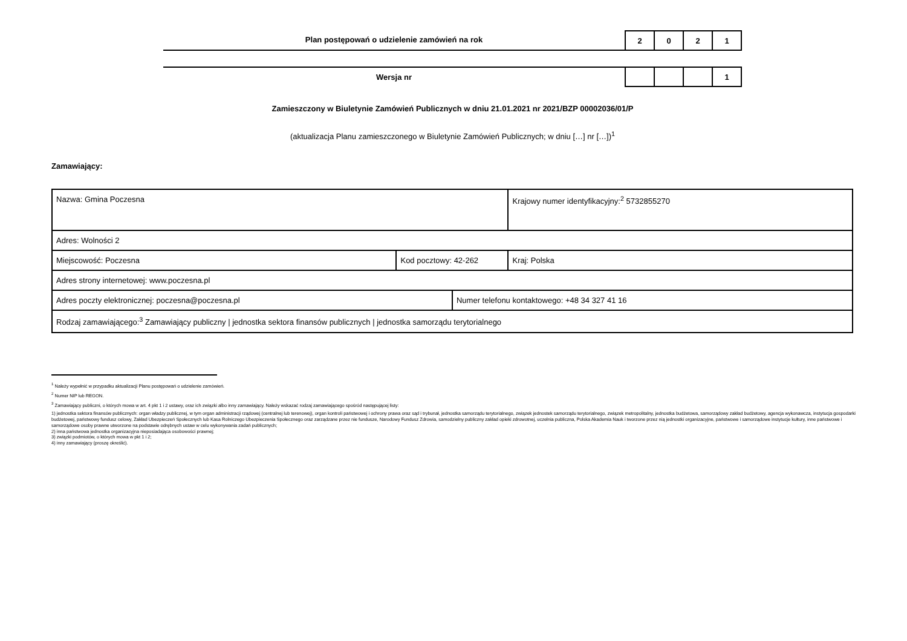Plan postępowań o udzielenie zamówień na rok
| 2 | 0 | 2 | 1 |
Wersja nr
| | | | 1 |
Zamieszczony w Biuletynie Zamówień Publicznych w dniu 21.01.2021 nr 2021/BZP 00002036/01/P
(aktualizacja Planu zamieszczonego w Biuletynie Zamówień Publicznych; w dniu […] nr […])<sup>1</sup>
Zamawiający:
| Nazwa: Gmina Poczesna | | | Krajowy numer identyfikacyjny:<sup>2</sup> 5732855270 |
| Adres: Wolności 2 | | | |
| Miejscowość: Poczesna | Kod pocztowy: 42-262 | | Kraj: Polska |
| Adres strony internetowej: www.poczesna.pl | | | |
| Adres poczty elektronicznej: poczesna@poczesna.pl | | Numer telefonu kontaktowego: +48 34 327 41 16 | |
| Rodzaj zamawiającego:<sup>3</sup> Zamawiający publiczny / jednostka sektora finansów publicznych / jednostka samorządu terytorialnego | | | |
<sup>1</sup> Należy wypełnić w przypadku aktualizacji Planu postępowań o udzielenie zamówień.
<sup>2</sup> Numer NIP lub REGON.
<sup>3</sup> Zamawiający publiczni, o których mowa w art. 4 pkt 1 i 2 ustawy, oraz ich związki albo inny zamawiający. Należy wskazać rodzaj zamawiającego spośród następującej listy:
1) jednostka sektora finansów publicznych: organ władzy publicznej, w tym organ administracji rządowej (centralnej lub terenowej), organ kontroli państwowej i ochrony prawa oraz sąd i trybunał, jednostka samorządu terytorialnego, związek jednostek samorządu terytorialnego, związek metropolitalny, jednostka budżetowa, samorządowy zakład budżetowy, agencja wykonawcza, instytucja gospodarki budżetowej, państwowy fundusz celowy, Zakład Ubezpieczeń Społecznych lub Kasa Rolniczego Ubezpieczenia Społecznego oraz zarządzane przez nie fundusze, Narodowy Fundusz Zdrowia, samodzielny publiczny zakład opieki zdrowotnej, uczelnia publiczna, Polska Akademia Nauk i tworzone przez nią jednostki organizacyjne, państwowe i samorządowe instytucje kultury, inne państwowe i samorządowe osoby prawne utworzone na podstawie odrębnych ustaw w celu wykonywania zadań publicznych;
2) inna państwowa jednostka organizacyjna nieposiadająca osobowości prawnej;
3) związki podmiotów, o których mowa w pkt 1 i 2;
4) inny zamawiający (proszę określić).